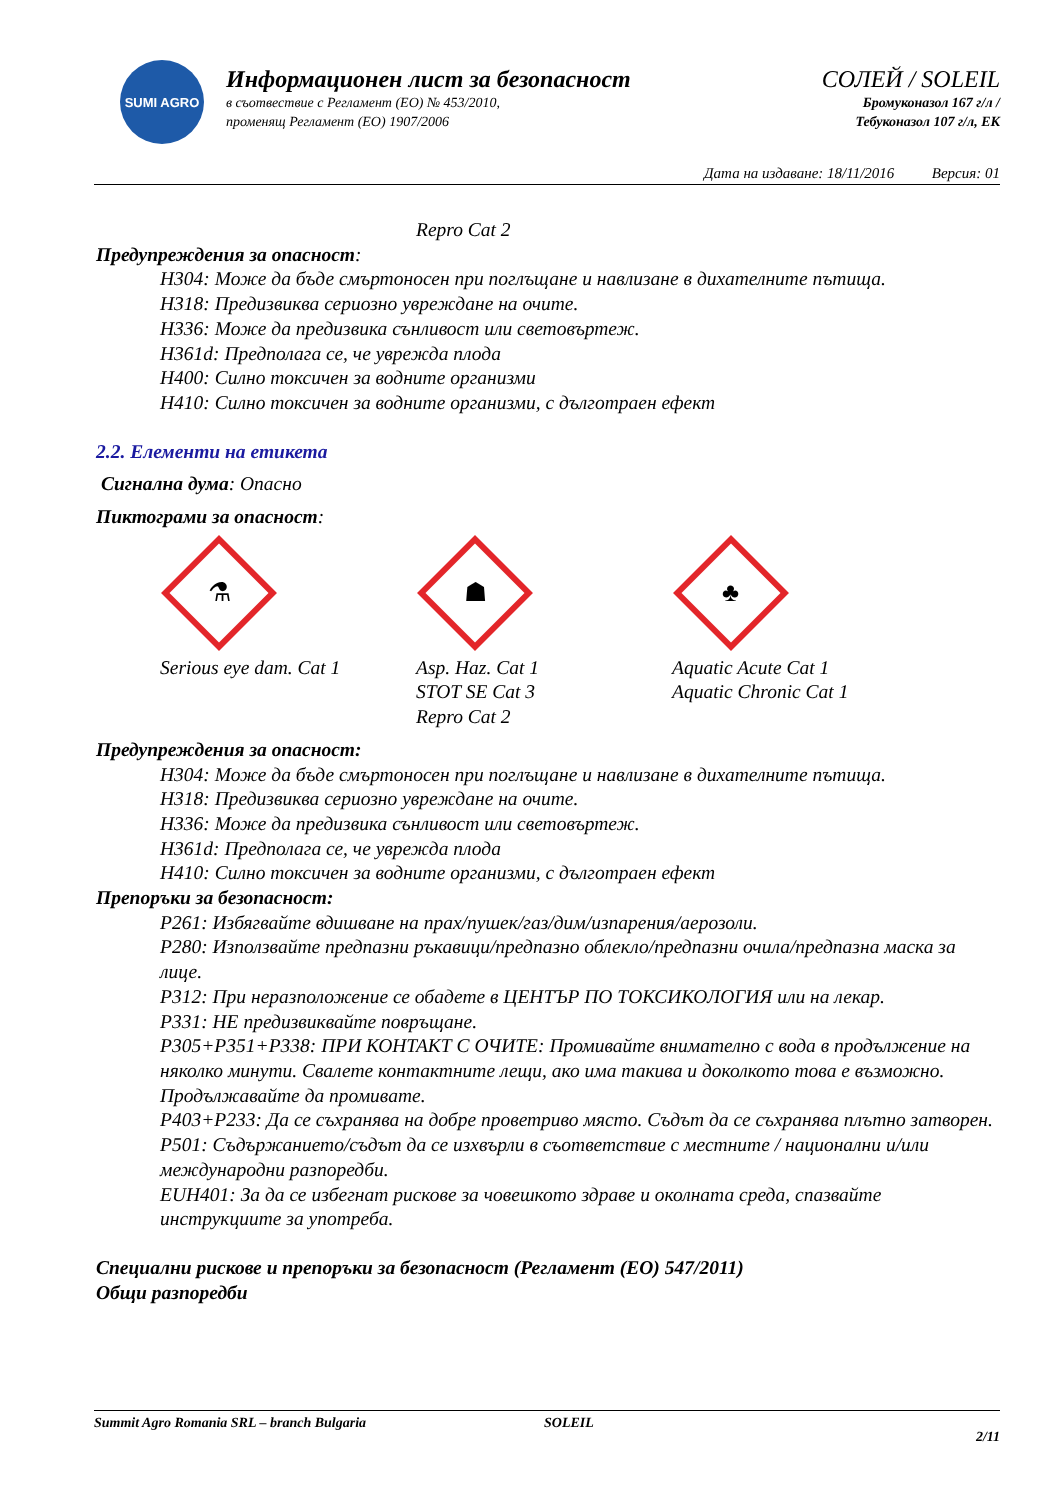SUMI AGRO
Информационен лист за безопасност
в съотвествие с Регламент (ЕО) № 453/2010,
променящ Регламент (ЕО) 1907/2006
СОЛЕЙ / SOLEIL
Бромуконазол 167 г/л /
Тебуконазол 107 г/л, ЕК
Дата на издаване: 18/11/2016 Версия: 01
Repro Cat 2
Предупреждения за опасност:
H304: Може да бъде смъртоносен при поглъщане и навлизане в дихателните пътища.
H318: Предизвиква сериозно увреждане на очите.
H336: Може да предизвика сънливост или световъртеж.
H361d: Предполага се, че уврежда плода
H400: Силно токсичен за водните организми
H410: Силно токсичен за водните организми, с дълготраен ефект
2.2. Елементи на етикета
Сигнална дума: Опасно
Пиктограми за опасност:
⚗
Serious eye dam. Cat 1
☗
Asp. Haz. Cat 1
STOT SE Cat 3
Repro Cat 2
♣
Aquatic Acute Cat 1
Aquatic Chronic Cat 1
Предупреждения за опасност:
H304: Може да бъде смъртоносен при поглъщане и навлизане в дихателните пътища.
H318: Предизвиква сериозно увреждане на очите.
H336: Може да предизвика сънливост или световъртеж.
H361d: Предполага се, че уврежда плода
H410: Силно токсичен за водните организми, с дълготраен ефект
Препоръки за безопасност:
P261: Избягвайте вдишване на прах/пушек/газ/дим/изпарения/аерозоли.
P280: Използвайте предпазни ръкавици/предпазно облекло/предпазни очила/предпазна маска за лице.
P312: При неразположение се обадете в ЦЕНТЪР ПО ТОКСИКОЛОГИЯ или на лекар.
P331: НЕ предизвиквайте повръщане.
P305+P351+P338: ПРИ КОНТАКТ С ОЧИТЕ: Промивайте внимателно с вода в продължение на няколко минути. Свалете контактните лещи, ако има такива и доколкото това е възможно. Продължавайте да промивате.
P403+P233: Да се съхранява на добре проветриво място. Съдът да се съхранява плътно затворен.
P501: Съдържанието/съдът да се изхвърли в съответствие с местните / национални и/или международни разпоредби.
EUH401: За да се избегнат рискове за човешкото здраве и околната среда, спазвайте инструкциите за употреба.
Специални рискове и препоръки за безопасност (Регламент (ЕО) 547/2011)
Общи разпоредби
Summit Agro Romania SRL – branch Bulgaria SOLEIL 2/11